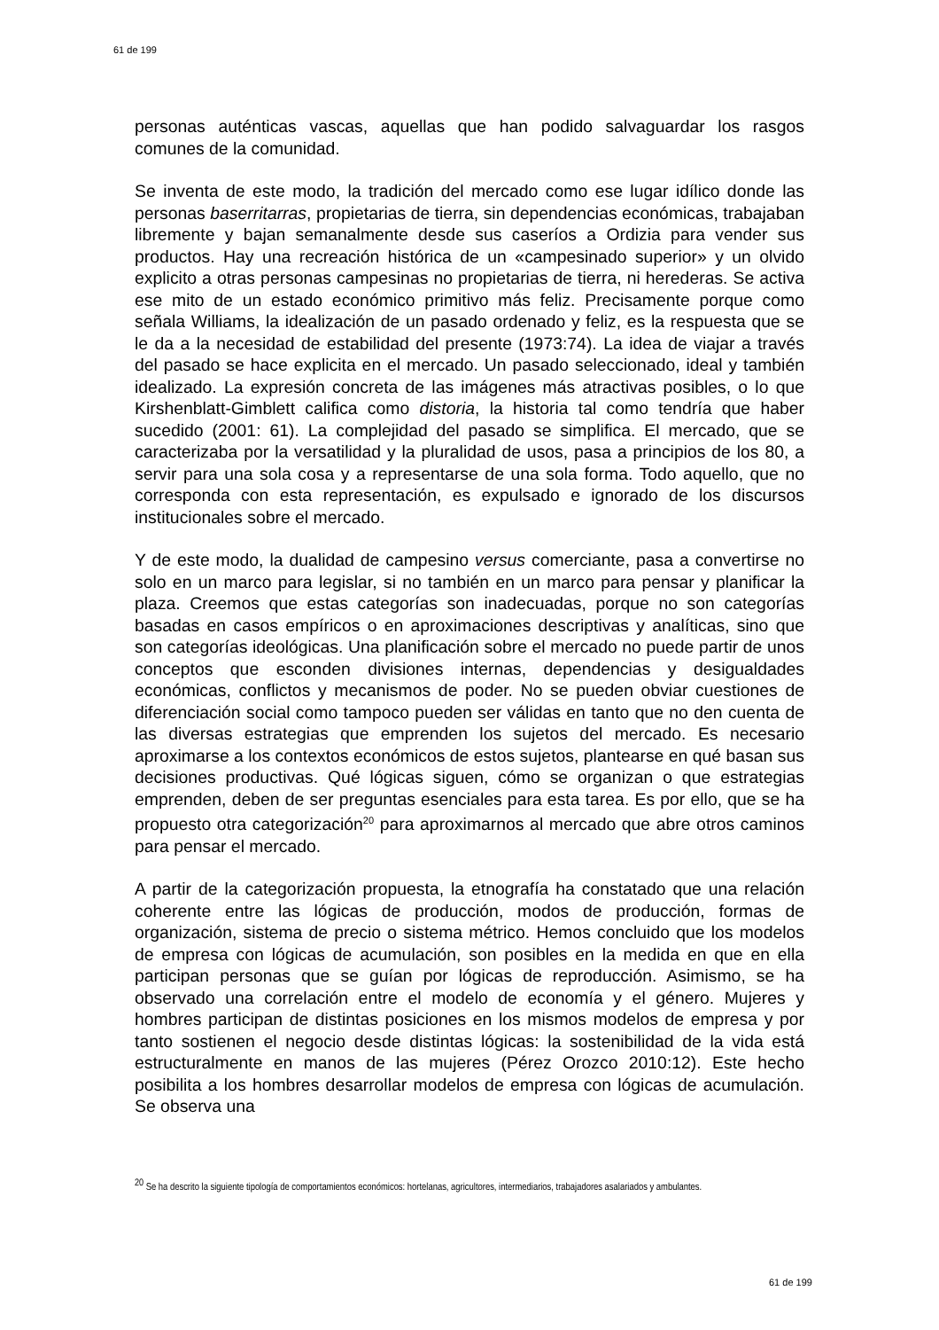61 de 199
personas auténticas vascas, aquellas que han podido salvaguardar los rasgos comunes de la comunidad.
Se inventa de este modo, la tradición del mercado como ese lugar idílico donde las personas baserritarras, propietarias de tierra, sin dependencias económicas, trabajaban libremente y bajan semanalmente desde sus caseríos a Ordizia para vender sus productos. Hay una recreación histórica de un «campesinado superior» y un olvido explicito a otras personas campesinas no propietarias de tierra, ni herederas. Se activa ese mito de un estado económico primitivo más feliz. Precisamente porque como señala Williams, la idealización de un pasado ordenado y feliz, es la respuesta que se le da a la necesidad de estabilidad del presente (1973:74). La idea de viajar a través del pasado se hace explicita en el mercado. Un pasado seleccionado, ideal y también idealizado. La expresión concreta de las imágenes más atractivas posibles, o lo que Kirshenblatt-Gimblett califica como distoria, la historia tal como tendría que haber sucedido (2001: 61). La complejidad del pasado se simplifica. El mercado, que se caracterizaba por la versatilidad y la pluralidad de usos, pasa a principios de los 80, a servir para una sola cosa y a representarse de una sola forma. Todo aquello, que no corresponda con esta representación, es expulsado e ignorado de los discursos institucionales sobre el mercado.
Y de este modo, la dualidad de campesino versus comerciante, pasa a convertirse no solo en un marco para legislar, si no también en un marco para pensar y planificar la plaza. Creemos que estas categorías son inadecuadas, porque no son categorías basadas en casos empíricos o en aproximaciones descriptivas y analíticas, sino que son categorías ideológicas. Una planificación sobre el mercado no puede partir de unos conceptos que esconden divisiones internas, dependencias y desigualdades económicas, conflictos y mecanismos de poder. No se pueden obviar cuestiones de diferenciación social como tampoco pueden ser válidas en tanto que no den cuenta de las diversas estrategias que emprenden los sujetos del mercado. Es necesario aproximarse a los contextos económicos de estos sujetos, plantearse en qué basan sus decisiones productivas. Qué lógicas siguen, cómo se organizan o que estrategias emprenden, deben de ser preguntas esenciales para esta tarea. Es por ello, que se ha propuesto otra categorización<sup>20</sup> para aproximarnos al mercado que abre otros caminos para pensar el mercado.
A partir de la categorización propuesta, la etnografía ha constatado que una relación coherente entre las lógicas de producción, modos de producción, formas de organización, sistema de precio o sistema métrico. Hemos concluido que los modelos de empresa con lógicas de acumulación, son posibles en la medida en que en ella participan personas que se guían por lógicas de reproducción. Asimismo, se ha observado una correlación entre el modelo de economía y el género. Mujeres y hombres participan de distintas posiciones en los mismos modelos de empresa y por tanto sostienen el negocio desde distintas lógicas: la sostenibilidad de la vida está estructuralmente en manos de las mujeres (Pérez Orozco 2010:12). Este hecho posibilita a los hombres desarrollar modelos de empresa con lógicas de acumulación. Se observa una
<sup>20</sup> Se ha descrito la siguiente tipología de comportamientos económicos: hortelanas, agricultores, intermediarios, trabajadores asalariados y ambulantes.
61 de 199